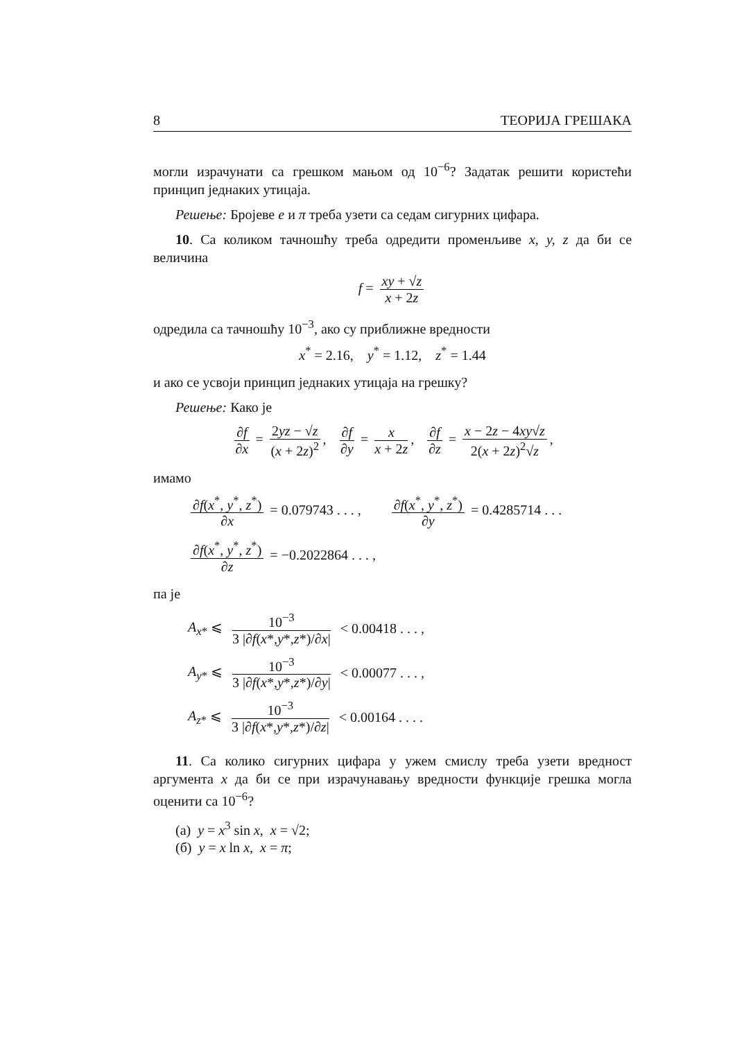8 ТЕОРИЈА ГРЕШАКА
могли израчунати са грешком мањом од 10<sup>−6</sup>? Задатак решити користећи принцип једнаких утицаја.
Решење: Бројеве e и π треба узети са седам сигурних цифара.
10. Са коликом тачношћу треба одредити променљиве x, y, z да би се величина
f = xy + √z x + 2z
одредила са тачношћу 10<sup>−3</sup>, ако су приближне вредности
x<sup>*</sup> = 2.16, y<sup>*</sup> = 1.12, z<sup>*</sup> = 1.44
и ако се усвоји принцип једнаких утицаја на грешку?
Решење: Како је
∂f ∂x = 2yz − √z (x + 2z)<sup>2</sup>, ∂f ∂y = x x + 2z, ∂f ∂z = x − 2z − 4xy√z 2(x + 2z)<sup>2</sup>√z,
имамо
∂f(x<sup>*</sup>, y<sup>*</sup>, z<sup>*</sup>) ∂x = 0.079743 . . . , ∂f(x<sup>*</sup>, y<sup>*</sup>, z<sup>*</sup>) ∂y = 0.4285714 . . .
∂f(x<sup>*</sup>, y<sup>*</sup>, z<sup>*</sup>) ∂z = −0.2022864 . . . ,
па је
A<sub>x*</sub> ⩽ 10<sup>−3</sup> 3 |∂f(x*,y*,z*)/∂x| < 0.00418 . . . ,
A<sub>y*</sub> ⩽ 10<sup>−3</sup> 3 |∂f(x*,y*,z*)/∂y| < 0.00077 . . . ,
A<sub>z*</sub> ⩽ 10<sup>−3</sup> 3 |∂f(x*,y*,z*)/∂z| < 0.00164 . . . .
11. Са колико сигурних цифара у ужем смислу треба узети вредност аргумента x да би се при израчунавању вредности функције грешка могла оценити са 10<sup>−6</sup>?
(а) y = x<sup>3</sup> sin x, x = √2;
(б) y = x ln x, x = π;